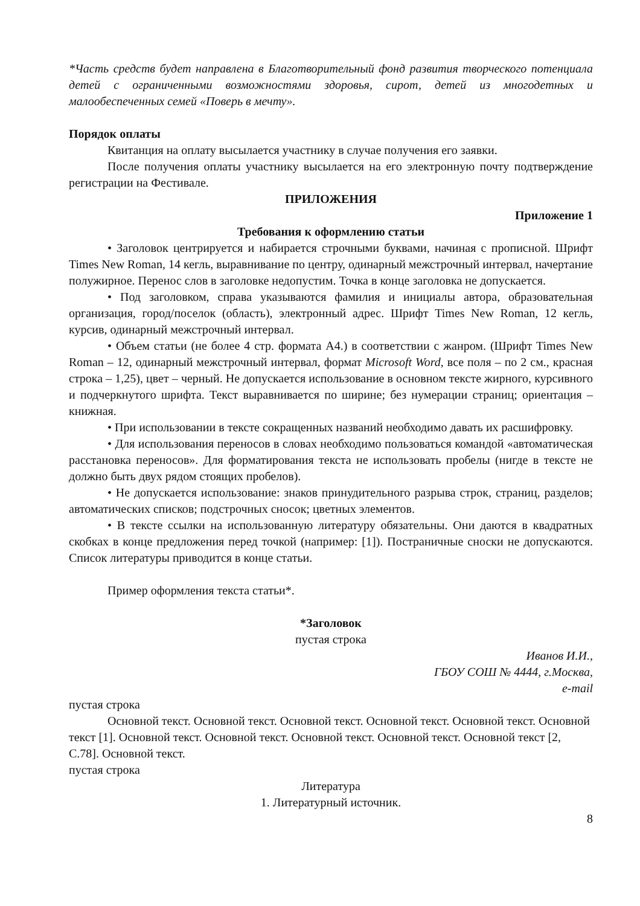*Часть средств будет направлена в Благотворительный фонд развития творческого потенциала детей с ограниченными возможностями здоровья, сирот, детей из многодетных и малообеспеченных семей «Поверь в мечту».
Порядок оплаты
Квитанция на оплату высылается участнику в случае получения его заявки.
После получения оплаты участнику высылается на его электронную почту подтверждение регистрации на Фестивале.
ПРИЛОЖЕНИЯ
Приложение 1
Требования к оформлению статьи
• Заголовок центрируется и набирается строчными буквами, начиная с прописной. Шрифт Times New Roman, 14 кегль, выравнивание по центру, одинарный межстрочный интервал, начертание полужирное. Перенос слов в заголовке недопустим. Точка в конце заголовка не допускается.
• Под заголовком, справа указываются фамилия и инициалы автора, образовательная организация, город/поселок (область), электронный адрес. Шрифт Times New Roman, 12 кегль, курсив, одинарный межстрочный интервал.
• Объем статьи (не более 4 стр. формата А4.) в соответствии с жанром. (Шрифт Times New Roman – 12, одинарный межстрочный интервал, формат Microsoft Word, все поля – по 2 см., красная строка – 1,25), цвет – черный. Не допускается использование в основном тексте жирного, курсивного и подчеркнутого шрифта. Текст выравнивается по ширине; без нумерации страниц; ориентация – книжная.
• При использовании в тексте сокращенных названий необходимо давать их расшифровку.
• Для использования переносов в словах необходимо пользоваться командой «автоматическая расстановка переносов». Для форматирования текста не использовать пробелы (нигде в тексте не должно быть двух рядом стоящих пробелов).
• Не допускается использование: знаков принудительного разрыва строк, страниц, разделов; автоматических списков; подстрочных сносок; цветных элементов.
• В тексте ссылки на использованную литературу обязательны. Они даются в квадратных скобках в конце предложения перед точкой (например: [1]). Постраничные сноски не допускаются. Список литературы приводится в конце статьи.
Пример оформления текста статьи*.
*Заголовок
пустая строка
Иванов И.И.,
ГБОУ СОШ № 4444, г.Москва,
e-mail
пустая строка
Основной текст. Основной текст. Основной текст. Основной текст. Основной текст. Основной текст [1]. Основной текст. Основной текст. Основной текст. Основной текст. Основной текст [2, С.78]. Основной текст.
пустая строка
Литература
1. Литературный источник.
8